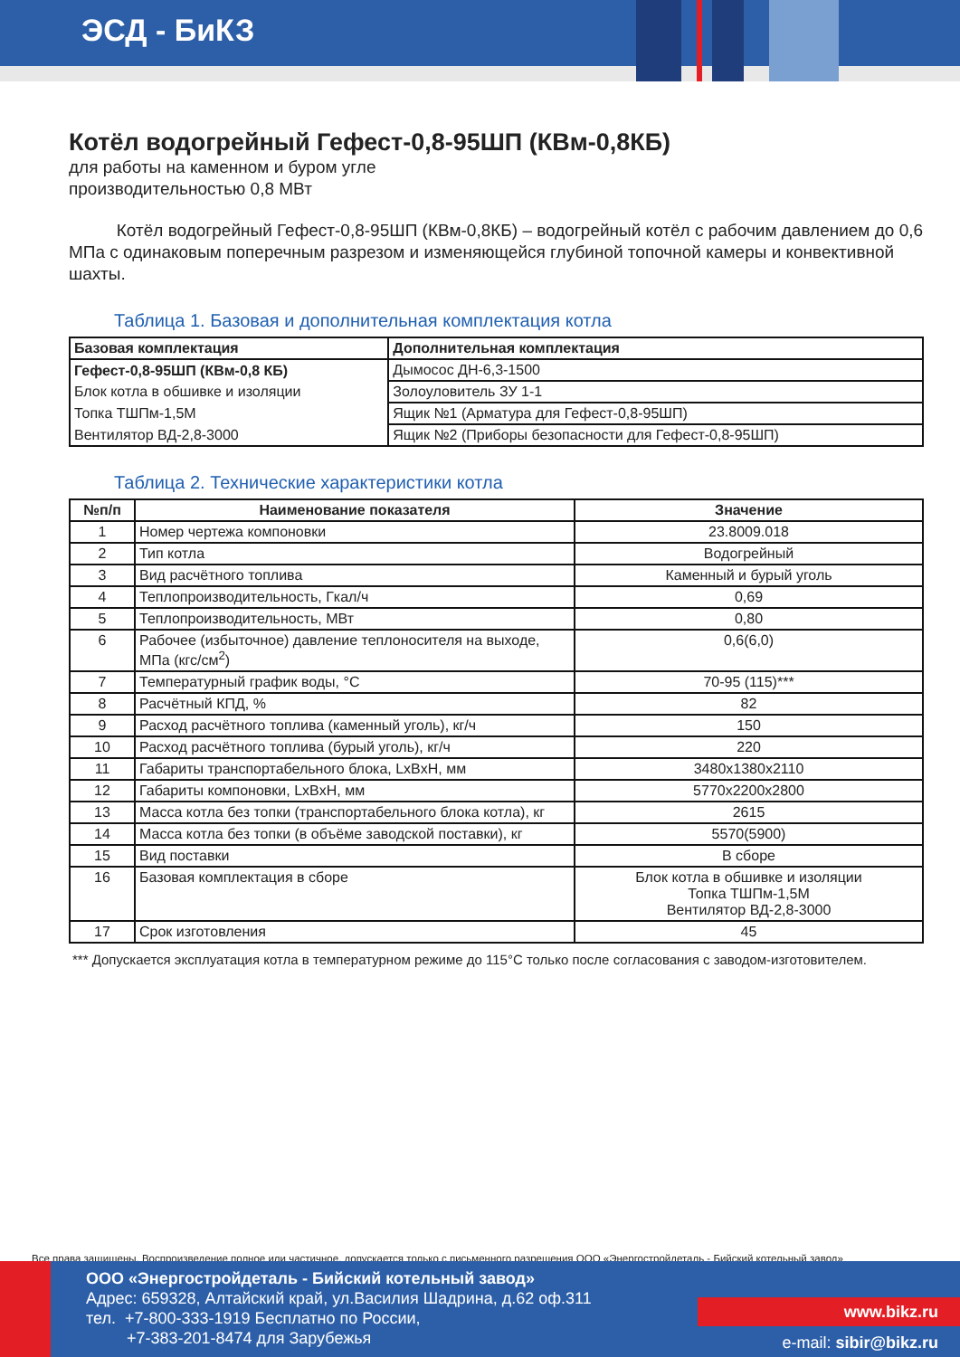ЭСД - БиКЗ
Котёл водогрейный Гефест-0,8-95ШП (КВм-0,8КБ)
для работы на каменном и буром угле
производительностью 0,8 МВт
Котёл водогрейный Гефест-0,8-95ШП (КВм-0,8КБ) – водогрейный котёл с рабочим давлением до 0,6 МПа с одинаковым поперечным разрезом и изменяющейся глубиной топочной камеры и конвективной шахты.
Таблица 1. Базовая и дополнительная комплектация котла
| Базовая комплектация | Дополнительная комплектация |
| Гефест-0,8-95ШП (КВм-0,8 КБ) | Дымосос ДН-6,3-1500 |
| Блок котла в обшивке и изоляции | Золоуловитель ЗУ 1-1 |
| Топка ТШПм-1,5М | Ящик №1 (Арматура для Гефест-0,8-95ШП) |
| Вентилятор ВД-2,8-3000 | Ящик №2 (Приборы безопасности для Гефест-0,8-95ШП) |
Таблица 2. Технические характеристики котла
| №п/п | Наименование показателя | Значение |
| --- | --- | --- |
| 1 | Номер чертежа компоновки | 23.8009.018 |
| 2 | Тип котла | Водогрейный |
| 3 | Вид расчётного топлива | Каменный и бурый уголь |
| 4 | Теплопроизводительность, Гкал/ч | 0,69 |
| 5 | Теплопроизводительность, МВт | 0,80 |
| 6 | Рабочее (избыточное) давление теплоносителя на выходе, МПа (кгс/см<sup>2</sup>) | 0,6(6,0) |
| 7 | Температурный график воды, °С | 70-95 (115)*** |
| 8 | Расчётный КПД, % | 82 |
| 9 | Расход расчётного топлива (каменный уголь), кг/ч | 150 |
| 10 | Расход расчётного топлива (бурый уголь), кг/ч | 220 |
| 11 | Габариты транспортабельного блока, LxBxH, мм | 3480x1380x2110 |
| 12 | Габариты компоновки, LxBxH, мм | 5770x2200x2800 |
| 13 | Масса котла без топки (транспортабельного блока котла), кг | 2615 |
| 14 | Масса котла без топки (в объёме заводской поставки), кг | 5570(5900) |
| 15 | Вид поставки | В сборе |
| 16 | Базовая комплектация в сборе | Блок котла в обшивке и изоляции Топка ТШПм-1,5М Вентилятор ВД-2,8-3000 |
| 17 | Срок изготовления | 45 |
*** Допускается эксплуатация котла в температурном режиме до 115°С только после согласования с заводом-изготовителем.
Все права защищены. Воспроизведение полное или частичное, допускается только с письменного разрешения ООО «Энергостройдеталь - Бийский котельный завод»
ООО «Энергостройдеталь - Бийский котельный завод»
Адрес: 659328, Алтайский край, ул.Василия Шадрина, д.62 оф.311
тел. +7-800-333-1919 Бесплатно по России,
+7-383-201-8474 для Зарубежья
www.bikz.ru
e-mail: sibir@bikz.ru